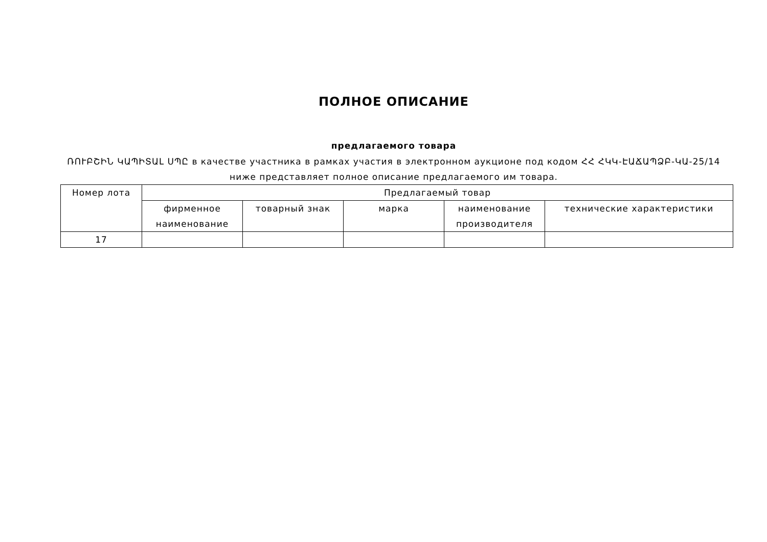ПОЛНОЕ ОПИСАНИЕ
предлагаемого товара
ՌՈՒԲՇԻՆ ԿԱՊԻՏԱԼ ՍՊԸ в качестве участника в рамках участия в электронном аукционе под кодом ՀՀ ՀԿԿ-ԷԱՃԱՊՁԲ-ԿԱ-25/14 ниже представляет полное описание предлагаемого им товара.
| Номер лота | Предлагаемый товар | | | | |
| --- | --- | --- | --- | --- | --- |
| | фирменное наименование | товарный знак | марка | наименование производителя | технические характеристики |
| 17 | | | | | |